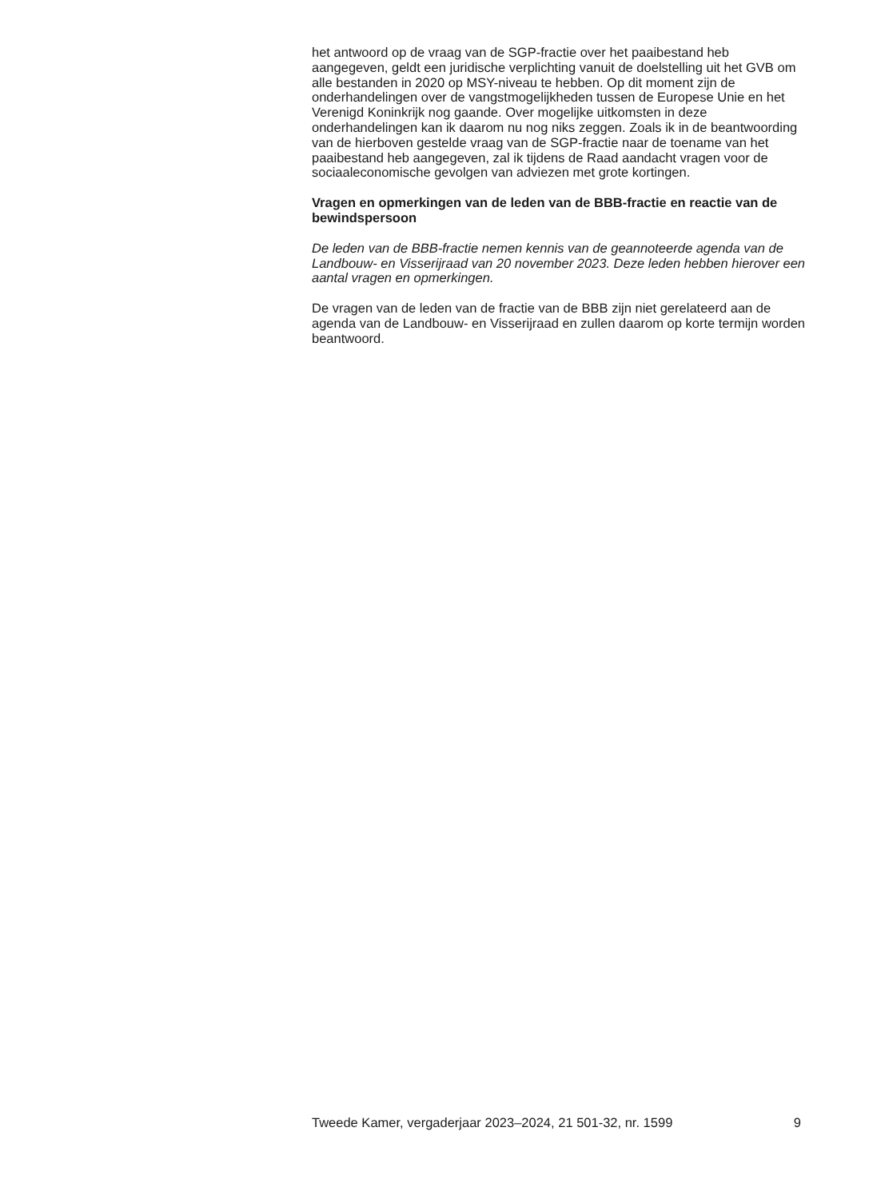het antwoord op de vraag van de SGP-fractie over het paaibestand heb aangegeven, geldt een juridische verplichting vanuit de doelstelling uit het GVB om alle bestanden in 2020 op MSY-niveau te hebben. Op dit moment zijn de onderhandelingen over de vangstmogelijkheden tussen de Europese Unie en het Verenigd Koninkrijk nog gaande. Over mogelijke uitkomsten in deze onderhandelingen kan ik daarom nu nog niks zeggen. Zoals ik in de beantwoording van de hierboven gestelde vraag van de SGP-fractie naar de toename van het paaibestand heb aangegeven, zal ik tijdens de Raad aandacht vragen voor de sociaaleconomische gevolgen van adviezen met grote kortingen.
Vragen en opmerkingen van de leden van de BBB-fractie en reactie van de bewindspersoon
De leden van de BBB-fractie nemen kennis van de geannoteerde agenda van de Landbouw- en Visserijraad van 20 november 2023. Deze leden hebben hierover een aantal vragen en opmerkingen.
De vragen van de leden van de fractie van de BBB zijn niet gerelateerd aan de agenda van de Landbouw- en Visserijraad en zullen daarom op korte termijn worden beantwoord.
Tweede Kamer, vergaderjaar 2023–2024, 21 501-32, nr. 1599 9